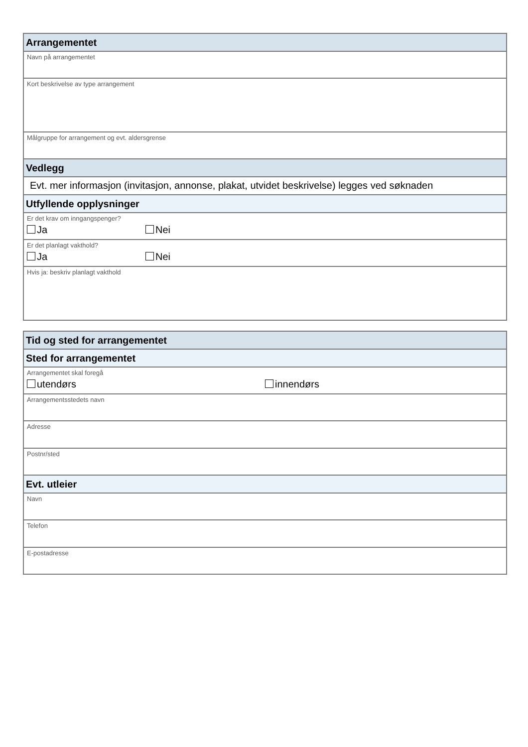Arrangementet
Navn på arrangementet
Kort beskrivelse av type arrangement
Målgruppe for arrangement og evt. aldersgrense
Vedlegg
Evt. mer informasjon (invitasjon, annonse, plakat, utvidet beskrivelse) legges ved søknaden
Utfyllende opplysninger
Er det krav om inngangspenger?
Ja Nei
Er det planlagt vakthold?
Ja Nei
Hvis ja: beskriv planlagt vakthold
Tid og sted for arrangementet
Sted for arrangementet
Arrangementet skal foregå
utendørs innendørs
Arrangementsstedets navn
Adresse
Postnr/sted
Evt. utleier
Navn
Telefon
E-postadresse